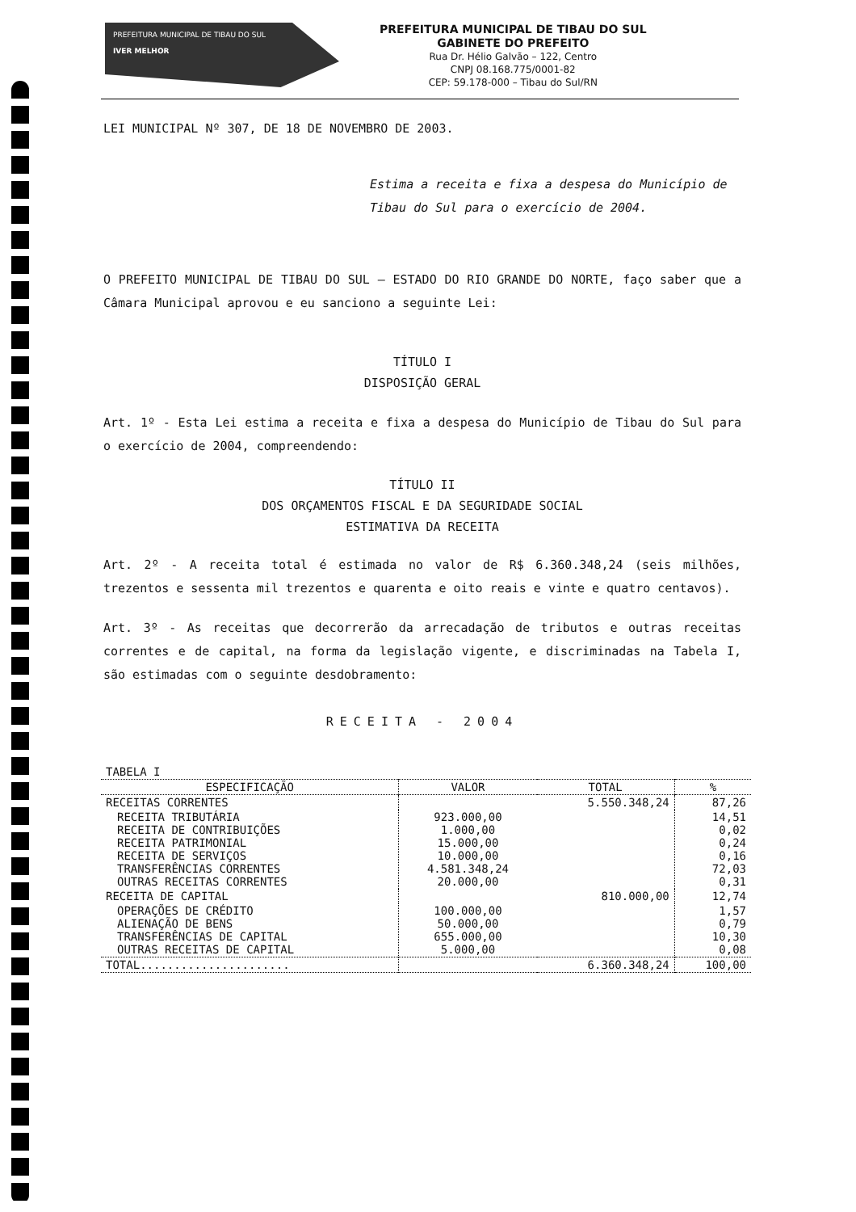PREFEITURA MUNICIPAL DE TIBAU DO SUL
IVER MELHOR
PREFEITURA MUNICIPAL DE TIBAU DO SUL
GABINETE DO PREFEITO
Rua Dr. Hélio Galvão – 122, Centro
CNPJ 08.168.775/0001-82
CEP: 59.178-000 – Tibau do Sul/RN
LEI MUNICIPAL Nº 307, DE 18 DE NOVEMBRO DE 2003.
Estima a receita e fixa a despesa do Município de Tibau do Sul para o exercício de 2004.
O PREFEITO MUNICIPAL DE TIBAU DO SUL – ESTADO DO RIO GRANDE DO NORTE, faço saber que a Câmara Municipal aprovou e eu sanciono a seguinte Lei:
TÍTULO I
DISPOSIÇÃO GERAL
Art. 1º - Esta Lei estima a receita e fixa a despesa do Município de Tibau do Sul para o exercício de 2004, compreendendo:
TÍTULO II
DOS ORÇAMENTOS FISCAL E DA SEGURIDADE SOCIAL
ESTIMATIVA DA RECEITA
Art. 2º - A receita total é estimada no valor de R$ 6.360.348,24 (seis milhões, trezentos e sessenta mil trezentos e quarenta e oito reais e vinte e quatro centavos).
Art. 3º - As receitas que decorrerão da arrecadação de tributos e outras receitas correntes e de capital, na forma da legislação vigente, e discriminadas na Tabela I, são estimadas com o seguinte desdobramento:
RECEITA - 2004
| TABELA I | | | |
| ESPECIFICAÇÃO | VALOR | TOTAL | % |
| RECEITAS CORRENTES | | 5.550.348,24 | 87,26 |
| RECEITA TRIBUTÁRIA RECEITA DE CONTRIBUIÇÕES RECEITA PATRIMONIAL RECEITA DE SERVIÇOS TRANSFERÊNCIAS CORRENTES OUTRAS RECEITAS CORRENTES | 923.000,00 1.000,00 15.000,00 10.000,00 4.581.348,24 20.000,00 | | 14,51 0,02 0,24 0,16 72,03 0,31 |
| RECEITA DE CAPITAL | | 810.000,00 | 12,74 |
| OPERAÇÕES DE CRÉDITO ALIENAÇÃO DE BENS TRANSFERÊNCIAS DE CAPITAL OUTRAS RECEITAS DE CAPITAL | 100.000,00 50.000,00 655.000,00 5.000,00 | | 1,57 0,79 10,30 0,08 |
| TOTAL...................... | | 6.360.348,24 | 100,00 |